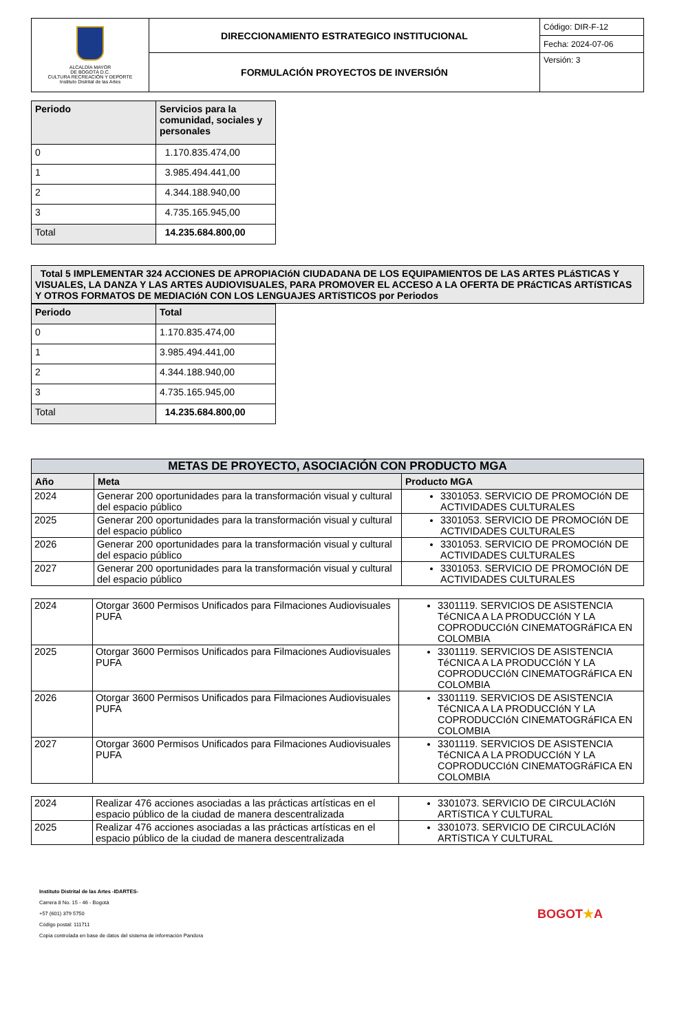| ALCALDÍA MAYOR DE BOGOTÁ D.C. CULTURA RECREACIÓN Y DEPORTE Instituto Distrital de las Artes | DIRECCIONAMIENTO ESTRATEGICO INSTITUCIONAL | Código: DIR-F-12 |
| | | Fecha: 2024-07-06 |
| | FORMULACIÓN PROYECTOS DE INVERSIÓN | Versión: 3 |
| Periodo | Servicios para la comunidad, sociales y personales |
| --- | --- |
| 0 | 1.170.835.474,00 |
| 1 | 3.985.494.441,00 |
| 2 | 4.344.188.940,00 |
| 3 | 4.735.165.945,00 |
| Total | 14.235.684.800,00 |
| Total 5 IMPLEMENTAR 324 ACCIONES DE APROPIACIóN CIUDADANA DE LOS EQUIPAMIENTOS DE LAS ARTES PLáSTICAS Y VISUALES, LA DANZA Y LAS ARTES AUDIOVISUALES, PARA PROMOVER EL ACCESO A LA OFERTA DE PRáCTICAS ARTíSTICAS Y OTROS FORMATOS DE MEDIACIóN CON LOS LENGUAJES ARTíSTICOS por Periodos |
| --- |
| Periodo | Total |
| --- | --- |
| 0 | 1.170.835.474,00 |
| 1 | 3.985.494.441,00 |
| 2 | 4.344.188.940,00 |
| 3 | 4.735.165.945,00 |
| Total | 14.235.684.800,00 |
| METAS DE PROYECTO, ASOCIACIÓN CON PRODUCTO MGA | | |
| --- | --- | --- |
| Año | Meta | Producto MGA |
| 2024 | Generar 200 oportunidades para la transformación visual y cultural del espacio público | 3301053. SERVICIO DE PROMOCIóN DE ACTIVIDADES CULTURALES |
| 2025 | Generar 200 oportunidades para la transformación visual y cultural del espacio público | 3301053. SERVICIO DE PROMOCIóN DE ACTIVIDADES CULTURALES |
| 2026 | Generar 200 oportunidades para la transformación visual y cultural del espacio público | 3301053. SERVICIO DE PROMOCIóN DE ACTIVIDADES CULTURALES |
| 2027 | Generar 200 oportunidades para la transformación visual y cultural del espacio público | 3301053. SERVICIO DE PROMOCIóN DE ACTIVIDADES CULTURALES |
| 2024 | Otorgar 3600 Permisos Unificados para Filmaciones Audiovisuales PUFA | 3301119. SERVICIOS DE ASISTENCIA TéCNICA A LA PRODUCCIóN Y LA COPRODUCCIóN CINEMATOGRáFICA EN COLOMBIA |
| 2025 | Otorgar 3600 Permisos Unificados para Filmaciones Audiovisuales PUFA | 3301119. SERVICIOS DE ASISTENCIA TéCNICA A LA PRODUCCIóN Y LA COPRODUCCIóN CINEMATOGRáFICA EN COLOMBIA |
| 2026 | Otorgar 3600 Permisos Unificados para Filmaciones Audiovisuales PUFA | 3301119. SERVICIOS DE ASISTENCIA TéCNICA A LA PRODUCCIóN Y LA COPRODUCCIóN CINEMATOGRáFICA EN COLOMBIA |
| 2027 | Otorgar 3600 Permisos Unificados para Filmaciones Audiovisuales PUFA | 3301119. SERVICIOS DE ASISTENCIA TéCNICA A LA PRODUCCIóN Y LA COPRODUCCIóN CINEMATOGRáFICA EN COLOMBIA |
| 2024 | Realizar 476 acciones asociadas a las prácticas artísticas en el espacio público de la ciudad de manera descentralizada | 3301073. SERVICIO DE CIRCULACIóN ARTíSTICA Y CULTURAL |
| 2025 | Realizar 476 acciones asociadas a las prácticas artísticas en el espacio público de la ciudad de manera descentralizada | 3301073. SERVICIO DE CIRCULACIóN ARTíSTICA Y CULTURAL |
Instituto Distrital de las Artes -IDARTES-
Carrera 8 No. 15 - 46 - Bogotá
+57 (601) 379 5750
Código postal: 111711
Copia controlada en base de datos del sistema de información Pandora
BOGOT★A